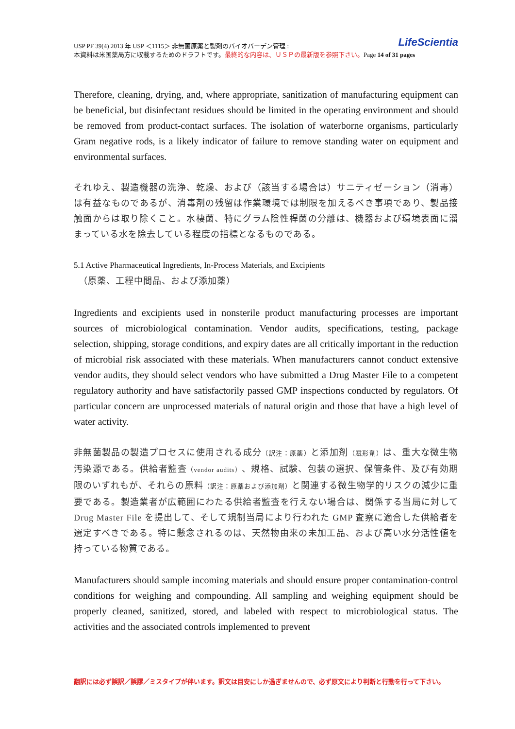LifeScientia USP PF 39(4) 2013 年 USP ＜1115＞ 非無菌原薬と製剤のバイオバーデン管理 :
本資料は米国薬局方に収載するためのドラフトです。最終的な内容は、ＵＳＰの最新版を参照下さい。Page 14 of 31 pages
Therefore, cleaning, drying, and, where appropriate, sanitization of manufacturing equipment can be beneficial, but disinfectant residues should be limited in the operating environment and should be removed from product-contact surfaces. The isolation of waterborne organisms, particularly Gram negative rods, is a likely indicator of failure to remove standing water on equipment and environmental surfaces.
それゆえ、製造機器の洗浄、乾燥、および（該当する場合は）サニティゼーション（消毒）は有益なものであるが、消毒剤の残留は作業環境では制限を加えるべき事項であり、製品接触面からは取り除くこと。水棲菌、特にグラム陰性桿菌の分離は、機器および環境表面に溜まっている水を除去している程度の指標となるものである。
5.1 Active Pharmaceutical Ingredients, In-Process Materials, and Excipients
　（原薬、工程中間品、および添加薬）
Ingredients and excipients used in nonsterile product manufacturing processes are important sources of microbiological contamination. Vendor audits, specifications, testing, package selection, shipping, storage conditions, and expiry dates are all critically important in the reduction of microbial risk associated with these materials. When manufacturers cannot conduct extensive vendor audits, they should select vendors who have submitted a Drug Master File to a competent regulatory authority and have satisfactorily passed GMP inspections conducted by regulators. Of particular concern are unprocessed materials of natural origin and those that have a high level of water activity.
非無菌製品の製造プロセスに使用される成分（訳注：原薬）と添加剤（賦形剤）は、重大な微生物汚染源である。供給者監査（vendor audits）、規格、試験、包装の選択、保管条件、及び有効期限のいずれもが、それらの原料（訳注：原薬および添加剤）と関連する微生物学的リスクの減少に重要である。製造業者が広範囲にわたる供給者監査を行えない場合は、関係する当局に対して Drug Master File を提出して、そして規制当局により行われた GMP 査察に適合した供給者を選定すべきである。特に懸念されるのは、天然物由来の未加工品、および高い水分活性値を持っている物質である。
Manufacturers should sample incoming materials and should ensure proper contamination-control conditions for weighing and compounding. All sampling and weighing equipment should be properly cleaned, sanitized, stored, and labeled with respect to microbiological status. The activities and the associated controls implemented to prevent
翻訳には必ず誤訳／誤謬／ミスタイプが伴います。訳文は目安にしか過ぎませんので、必ず原文により判断と行動を行って下さい。